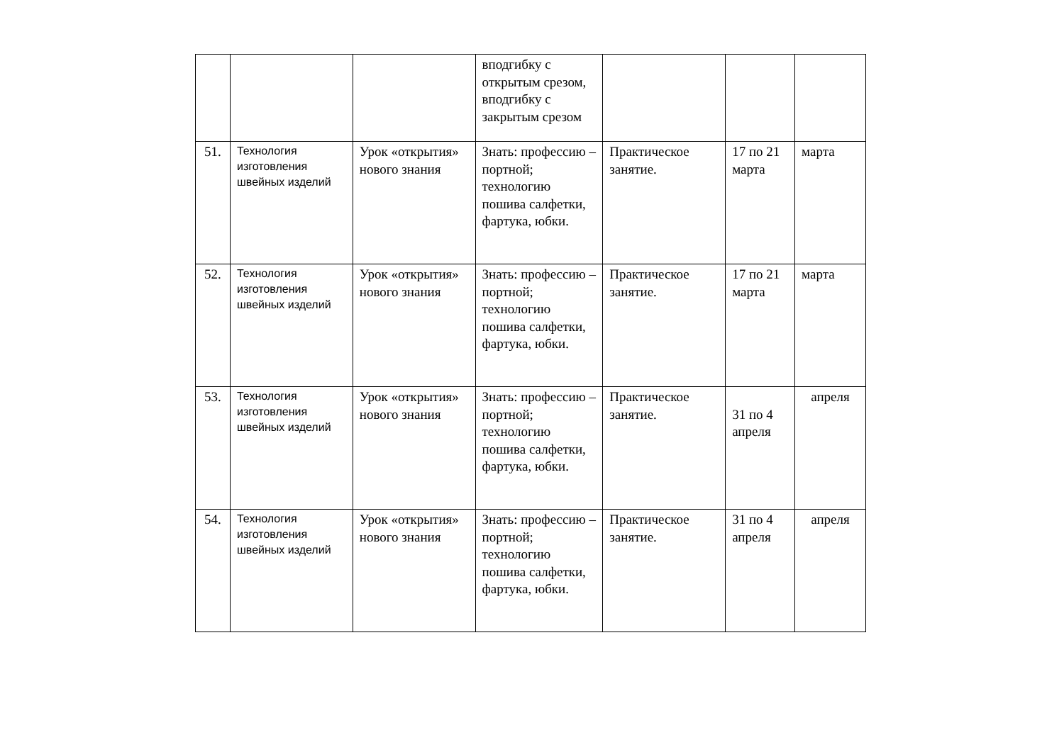| | | | вподгибку с открытым срезом, вподгибку с закрытым срезом | | | |
| 51. | Технология изготовления швейных изделий | Урок «открытия» нового знания | Знать: профессию – портной; технологию пошива салфетки, фартука, юбки. | Практическое занятие. | 17 по 21 марта | марта |
| 52. | Технология изготовления швейных изделий | Урок «открытия» нового знания | Знать: профессию – портной; технологию пошива салфетки, фартука, юбки. | Практическое занятие. | 17 по 21 марта | марта |
| 53. | Технология изготовления швейных изделий | Урок «открытия» нового знания | Знать: профессию – портной; технологию пошива салфетки, фартука, юбки. | Практическое занятие. | 31 по 4 апреля | апреля |
| 54. | Технология изготовления швейных изделий | Урок «открытия» нового знания | Знать: профессию – портной; технологию пошива салфетки, фартука, юбки. | Практическое занятие. | 31 по 4 апреля | апреля |